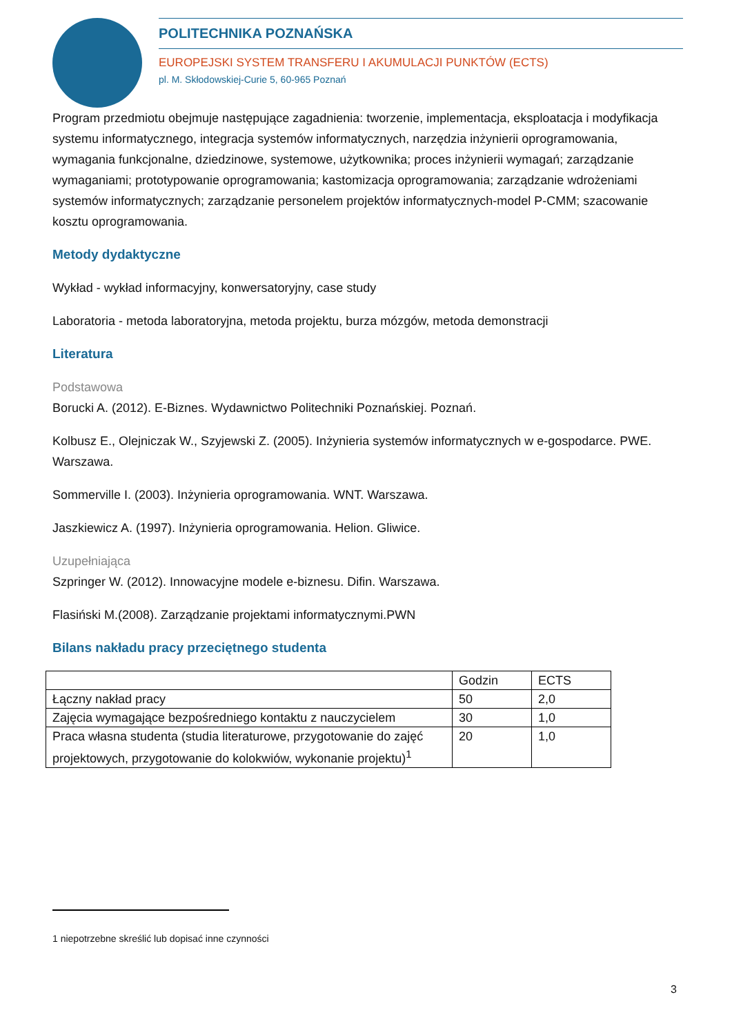POLITECHNIKA POZNAŃSKA
EUROPEJSKI SYSTEM TRANSFERU I AKUMULACJI PUNKTÓW (ECTS)
pl. M. Skłodowskiej-Curie 5, 60-965 Poznań
Program przedmiotu obejmuje następujące zagadnienia: tworzenie, implementacja, eksploatacja i modyfikacja systemu informatycznego, integracja systemów informatycznych, narzędzia inżynierii oprogramowania, wymagania funkcjonalne, dziedzinowe, systemowe, użytkownika; proces inżynierii wymagań; zarządzanie wymaganiami; prototypowanie oprogramowania; kastomizacja oprogramowania; zarządzanie wdrożeniami systemów informatycznych; zarządzanie personelem projektów informatycznych-model P-CMM; szacowanie kosztu oprogramowania.
Metody dydaktyczne
Wykład - wykład informacyjny, konwersatoryjny, case study
Laboratoria - metoda laboratoryjna, metoda projektu, burza mózgów, metoda demonstracji
Literatura
Podstawowa
Borucki A. (2012). E-Biznes. Wydawnictwo Politechniki Poznańskiej. Poznań.
Kolbusz E., Olejniczak W., Szyjewski Z. (2005). Inżynieria systemów informatycznych w e-gospodarce. PWE. Warszawa.
Sommerville I. (2003). Inżynieria oprogramowania. WNT. Warszawa.
Jaszkiewicz A. (1997). Inżynieria oprogramowania. Helion. Gliwice.
Uzupełniająca
Szpringer W. (2012). Innowacyjne modele e-biznesu. Difin. Warszawa.
Flasiński M.(2008). Zarządzanie projektami informatycznymi.PWN
Bilans nakładu pracy przeciętnego studenta
| | Godzin | ECTS |
| Łączny nakład pracy | 50 | 2,0 |
| Zajęcia wymagające bezpośredniego kontaktu z nauczycielem | 30 | 1,0 |
| Praca własna studenta (studia literaturowe, przygotowanie do zajęć projektowych, przygotowanie do kolokwiów, wykonanie projektu)<sup>1</sup> | 20 | 1,0 |
1 niepotrzebne skreślić lub dopisać inne czynności
3